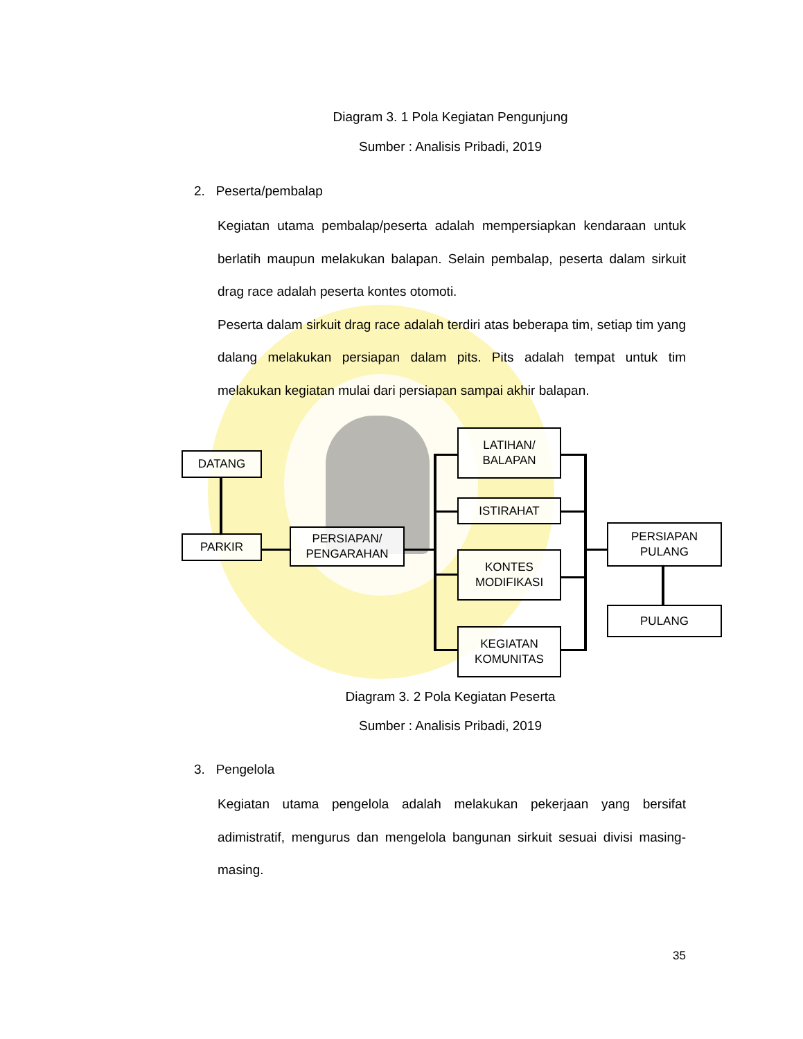Diagram 3. 1 Pola Kegiatan Pengunjung
Sumber : Analisis Pribadi, 2019
2. Peserta/pembalap
Kegiatan utama pembalap/peserta adalah mempersiapkan kendaraan untuk berlatih maupun melakukan balapan. Selain pembalap, peserta dalam sirkuit drag race adalah peserta kontes otomoti.
Peserta dalam sirkuit drag race adalah terdiri atas beberapa tim, setiap tim yang dalang melakukan persiapan dalam pits. Pits adalah tempat untuk tim melakukan kegiatan mulai dari persiapan sampai akhir balapan.
DATANG
PARKIR
PERSIAPAN/
PENGARAHAN
LATIHAN/
BALAPAN
ISTIRAHAT
KONTES
MODIFIKASI
KEGIATAN
KOMUNITAS
PERSIAPAN
PULANG
PULANG
Diagram 3. 2 Pola Kegiatan Peserta
Sumber : Analisis Pribadi, 2019
3. Pengelola
Kegiatan utama pengelola adalah melakukan pekerjaan yang bersifat adimistratif, mengurus dan mengelola bangunan sirkuit sesuai divisi masing-masing.
35